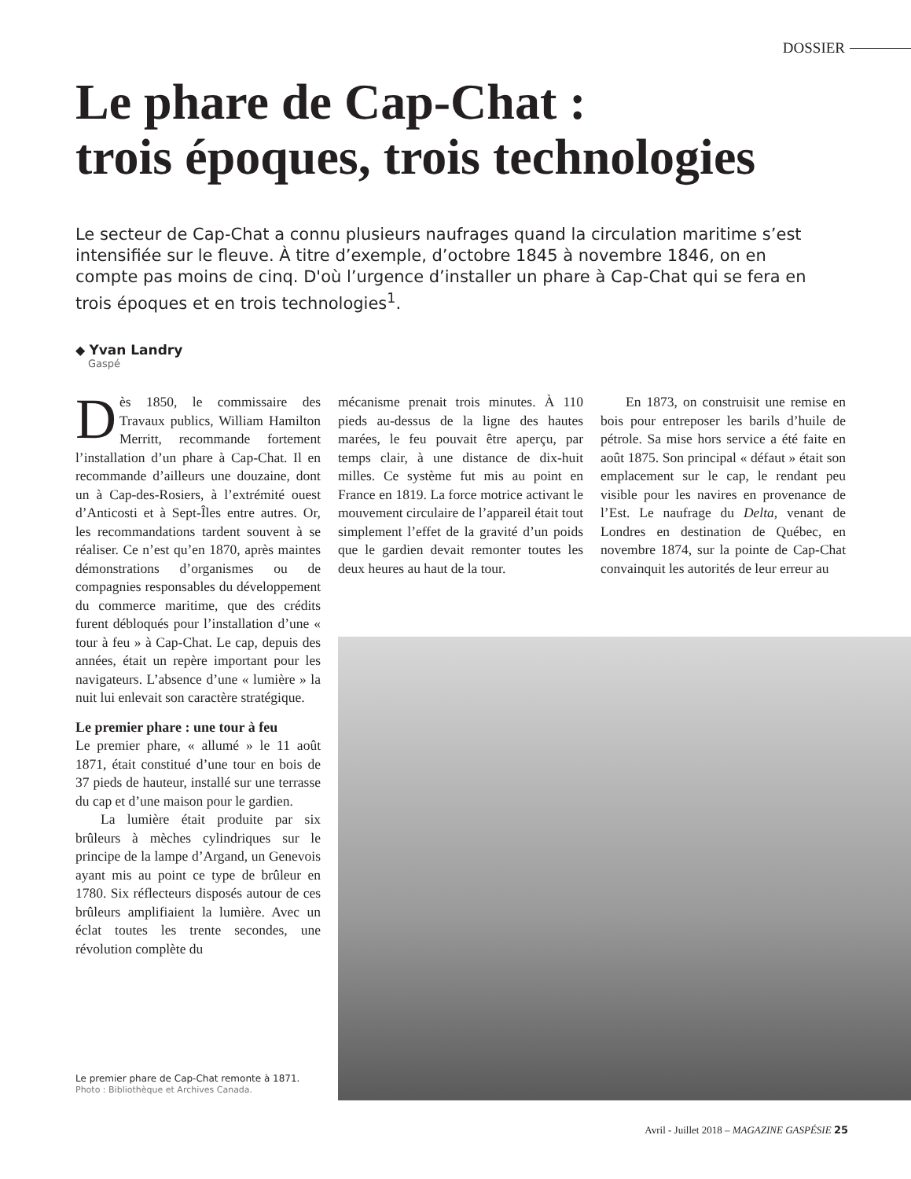DOSSIER
Le phare de Cap-Chat :
trois époques, trois technologies
Le secteur de Cap-Chat a connu plusieurs naufrages quand la circulation maritime s’est intensifiée sur le fleuve. À titre d’exemple, d’octobre 1845 à novembre 1846, on en compte pas moins de cinq. D'où l’urgence d’installer un phare à Cap-Chat qui se fera en trois époques et en trois technologies<sup>1</sup>.
◆ Yvan Landry
Gaspé
Dès 1850, le commissaire des Travaux publics, William Hamilton Merritt, recommande fortement l’installation d’un phare à Cap-Chat. Il en recommande d’ailleurs une douzaine, dont un à Cap-des-Rosiers, à l’extrémité ouest d’Anticosti et à Sept-Îles entre autres. Or, les recommandations tardent souvent à se réaliser. Ce n’est qu’en 1870, après maintes démonstrations d’organismes ou de compagnies responsables du développement du commerce maritime, que des crédits furent débloqués pour l’installation d’une « tour à feu » à Cap-Chat. Le cap, depuis des années, était un repère important pour les navigateurs. L’absence d’une « lumière » la nuit lui enlevait son caractère stratégique.
Le premier phare : une tour à feu
Le premier phare, « allumé » le 11 août 1871, était constitué d’une tour en bois de 37 pieds de hauteur, installé sur une terrasse du cap et d’une maison pour le gardien.
La lumière était produite par six brûleurs à mèches cylindriques sur le principe de la lampe d’Argand, un Genevois ayant mis au point ce type de brûleur en 1780. Six réflecteurs disposés autour de ces brûleurs amplifiaient la lumière. Avec un éclat toutes les trente secondes, une révolution complète du
mécanisme prenait trois minutes. À 110 pieds au-dessus de la ligne des hautes marées, le feu pouvait être aperçu, par temps clair, à une distance de dix-huit milles. Ce système fut mis au point en France en 1819. La force motrice activant le mouvement circulaire de l’appareil était tout simplement l’effet de la gravité d’un poids que le gardien devait remonter toutes les deux heures au haut de la tour.
En 1873, on construisit une remise en bois pour entreposer les barils d’huile de pétrole. Sa mise hors service a été faite en août 1875. Son principal « défaut » était son emplacement sur le cap, le rendant peu visible pour les navires en provenance de l’Est. Le naufrage du Delta, venant de Londres en destination de Québec, en novembre 1874, sur la pointe de Cap-Chat convainquit les autorités de leur erreur au
Le premier phare de Cap-Chat remonte à 1871.
Photo : Bibliothèque et Archives Canada.
Avril - Juillet 2018 – MAGAZINE GASPÉSIE 25